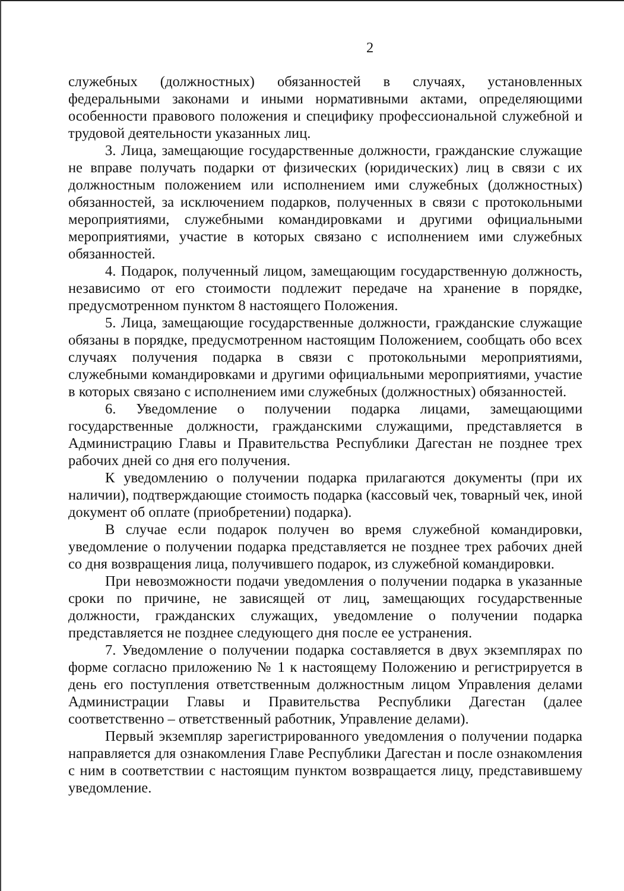2
служебных (должностных) обязанностей в случаях, установленных федеральными законами и иными нормативными актами, определяющими особенности правового положения и специфику профессиональной служебной и трудовой деятельности указанных лиц.
3. Лица, замещающие государственные должности, гражданские служащие не вправе получать подарки от физических (юридических) лиц в связи с их должностным положением или исполнением ими служебных (должностных) обязанностей, за исключением подарков, полученных в связи с протокольными мероприятиями, служебными командировками и другими официальными мероприятиями, участие в которых связано с исполнением ими служебных обязанностей.
4. Подарок, полученный лицом, замещающим государственную должность, независимо от его стоимости подлежит передаче на хранение в порядке, предусмотренном пунктом 8 настоящего Положения.
5. Лица, замещающие государственные должности, гражданские служащие обязаны в порядке, предусмотренном настоящим Положением, сообщать обо всех случаях получения подарка в связи с протокольными мероприятиями, служебными командировками и другими официальными мероприятиями, участие в которых связано с исполнением ими служебных (должностных) обязанностей.
6. Уведомление о получении подарка лицами, замещающими государственные должности, гражданскими служащими, представляется в Администрацию Главы и Правительства Республики Дагестан не позднее трех рабочих дней со дня его получения.
К уведомлению о получении подарка прилагаются документы (при их наличии), подтверждающие стоимость подарка (кассовый чек, товарный чек, иной документ об оплате (приобретении) подарка).
В случае если подарок получен во время служебной командировки, уведомление о получении подарка представляется не позднее трех рабочих дней со дня возвращения лица, получившего подарок, из служебной командировки.
При невозможности подачи уведомления о получении подарка в указанные сроки по причине, не зависящей от лиц, замещающих государственные должности, гражданских служащих, уведомление о получении подарка представляется не позднее следующего дня после ее устранения.
7. Уведомление о получении подарка составляется в двух экземплярах по форме согласно приложению № 1 к настоящему Положению и регистрируется в день его поступления ответственным должностным лицом Управления делами Администрации Главы и Правительства Республики Дагестан (далее соответственно – ответственный работник, Управление делами).
Первый экземпляр зарегистрированного уведомления о получении подарка направляется для ознакомления Главе Республики Дагестан и после ознакомления с ним в соответствии с настоящим пунктом возвращается лицу, представившему уведомление.